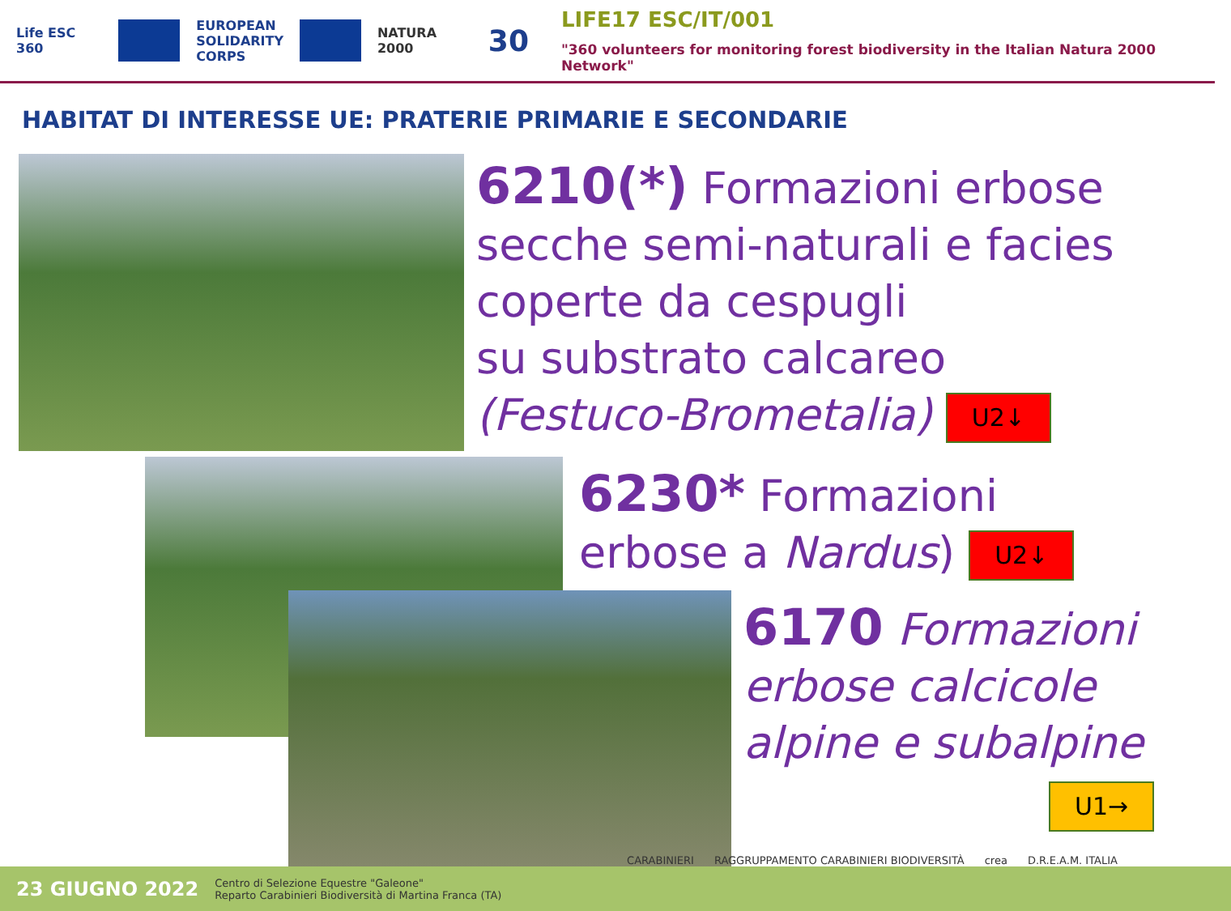Life ESC 360
EUROPEAN
SOLIDARITY
CORPS
NATURA 2000
30
LIFE17 ESC/IT/001
"360 volunteers for monitoring forest biodiversity in the Italian Natura 2000 Network"
HABITAT DI INTERESSE UE: PRATERIE PRIMARIE E SECONDARIE
6210(*) Formazioni erbose secche semi-naturali e facies coperte da cespugli
su substrato calcareo
(Festuco-Brometalia) U2↓
6230* Formazioni
erbose a Nardus) U2↓
6170 Formazioni erbose calcicole alpine e subalpine
U1→
CARABINIERI RAGGRUPPAMENTO CARABINIERI BIODIVERSITÀ crea D.R.E.A.M. ITALIA
23 GIUGNO 2022 Centro di Selezione Equestre "Galeone"
Reparto Carabinieri Biodiversità di Martina Franca (TA)